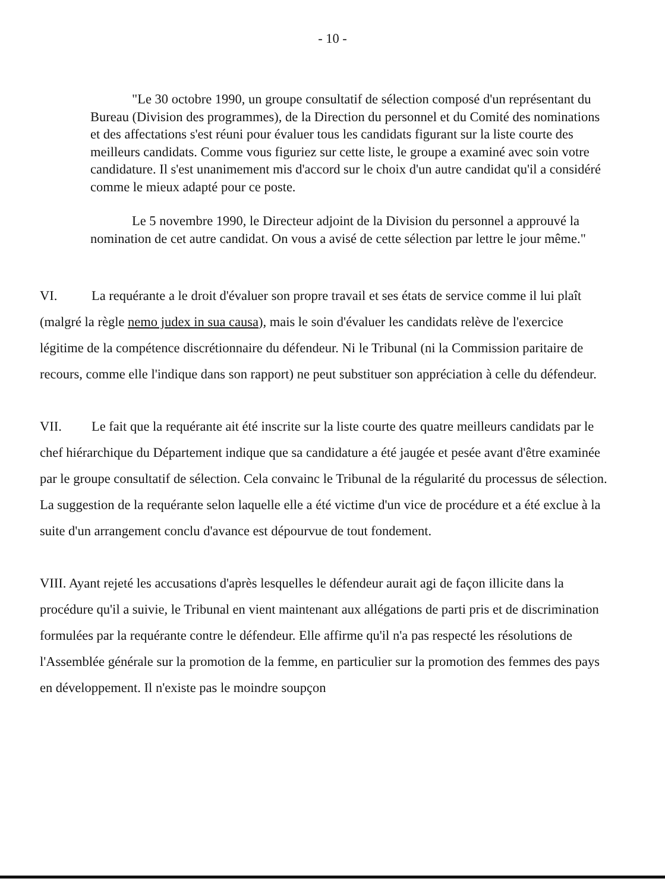- 10 -
"Le 30 octobre 1990, un groupe consultatif de sélection composé d'un représentant du Bureau (Division des programmes), de la Direction du personnel et du Comité des nominations et des affectations s'est réuni pour évaluer tous les candidats figurant sur la liste courte des meilleurs candidats. Comme vous figuriez sur cette liste, le groupe a examiné avec soin votre candidature. Il s'est unanimement mis d'accord sur le choix d'un autre candidat qu'il a considéré comme le mieux adapté pour ce poste.
Le 5 novembre 1990, le Directeur adjoint de la Division du personnel a approuvé la nomination de cet autre candidat. On vous a avisé de cette sélection par lettre le jour même."
VI. La requérante a le droit d'évaluer son propre travail et ses états de service comme il lui plaît (malgré la règle nemo judex in sua causa), mais le soin d'évaluer les candidats relève de l'exercice légitime de la compétence discrétionnaire du défendeur. Ni le Tribunal (ni la Commission paritaire de recours, comme elle l'indique dans son rapport) ne peut substituer son appréciation à celle du défendeur.
VII. Le fait que la requérante ait été inscrite sur la liste courte des quatre meilleurs candidats par le chef hiérarchique du Département indique que sa candidature a été jaugée et pesée avant d'être examinée par le groupe consultatif de sélection. Cela convainc le Tribunal de la régularité du processus de sélection. La suggestion de la requérante selon laquelle elle a été victime d'un vice de procédure et a été exclue à la suite d'un arrangement conclu d'avance est dépourvue de tout fondement.
VIII. Ayant rejeté les accusations d'après lesquelles le défendeur aurait agi de façon illicite dans la procédure qu'il a suivie, le Tribunal en vient maintenant aux allégations de parti pris et de discrimination formulées par la requérante contre le défendeur. Elle affirme qu'il n'a pas respecté les résolutions de l'Assemblée générale sur la promotion de la femme, en particulier sur la promotion des femmes des pays en développement. Il n'existe pas le moindre soupçon